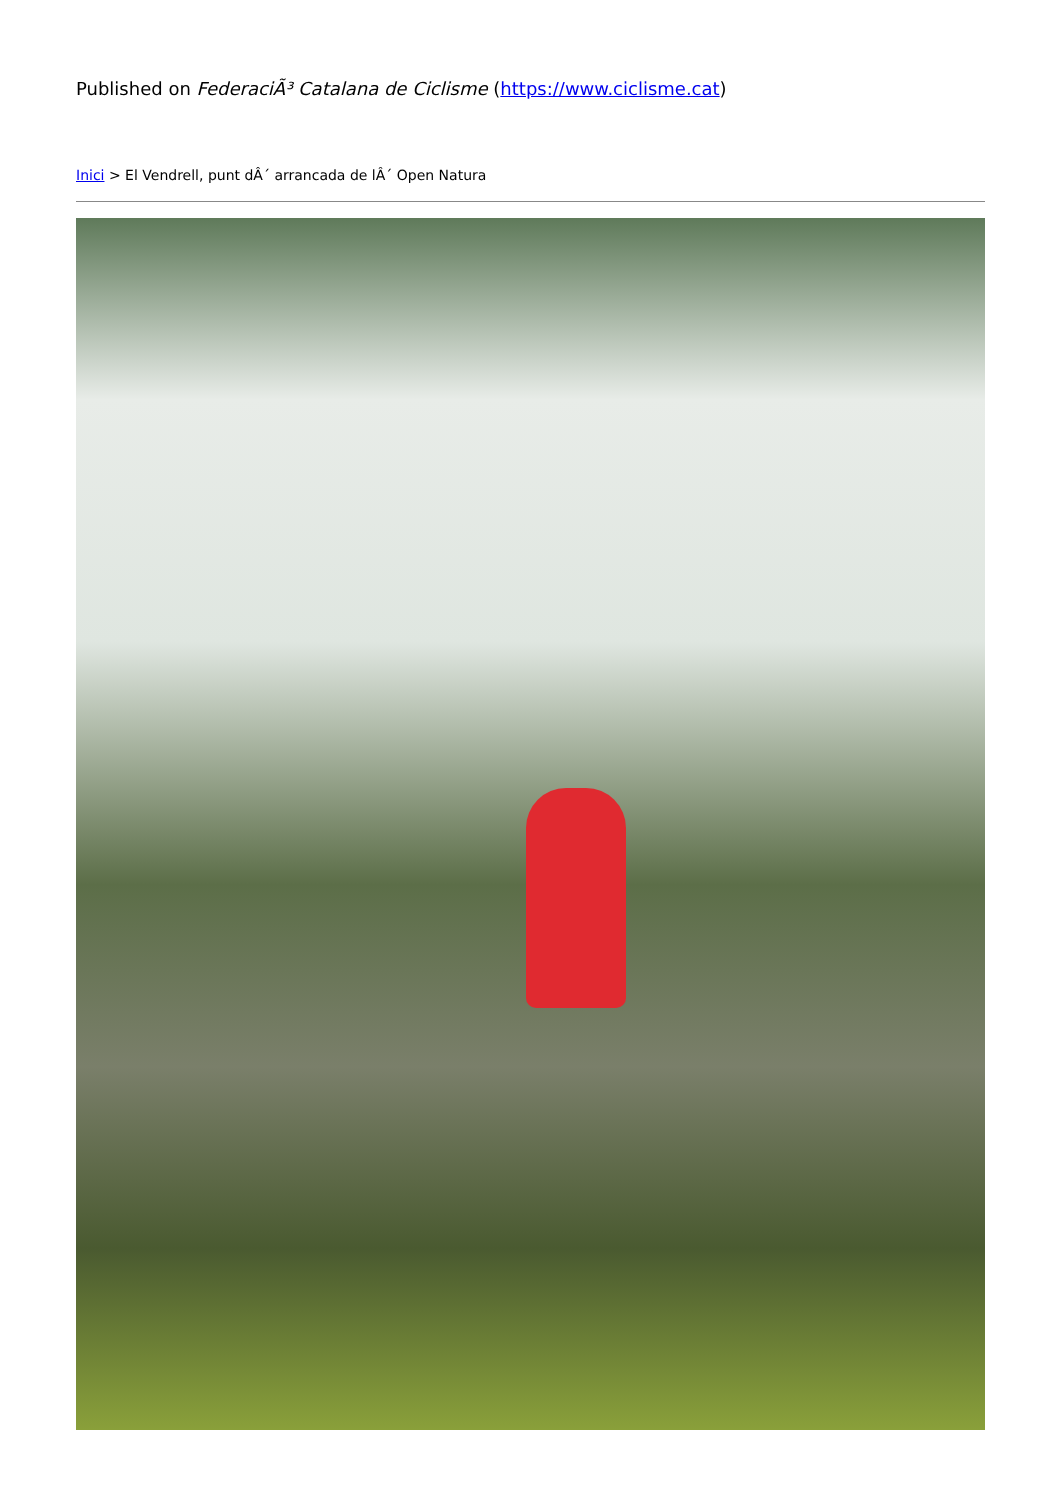Published on FederaciÃ³ Catalana de Ciclisme (https://www.ciclisme.cat)
Inici > El Vendrell, punt dÂ´ arrancada de lÂ´ Open Natura